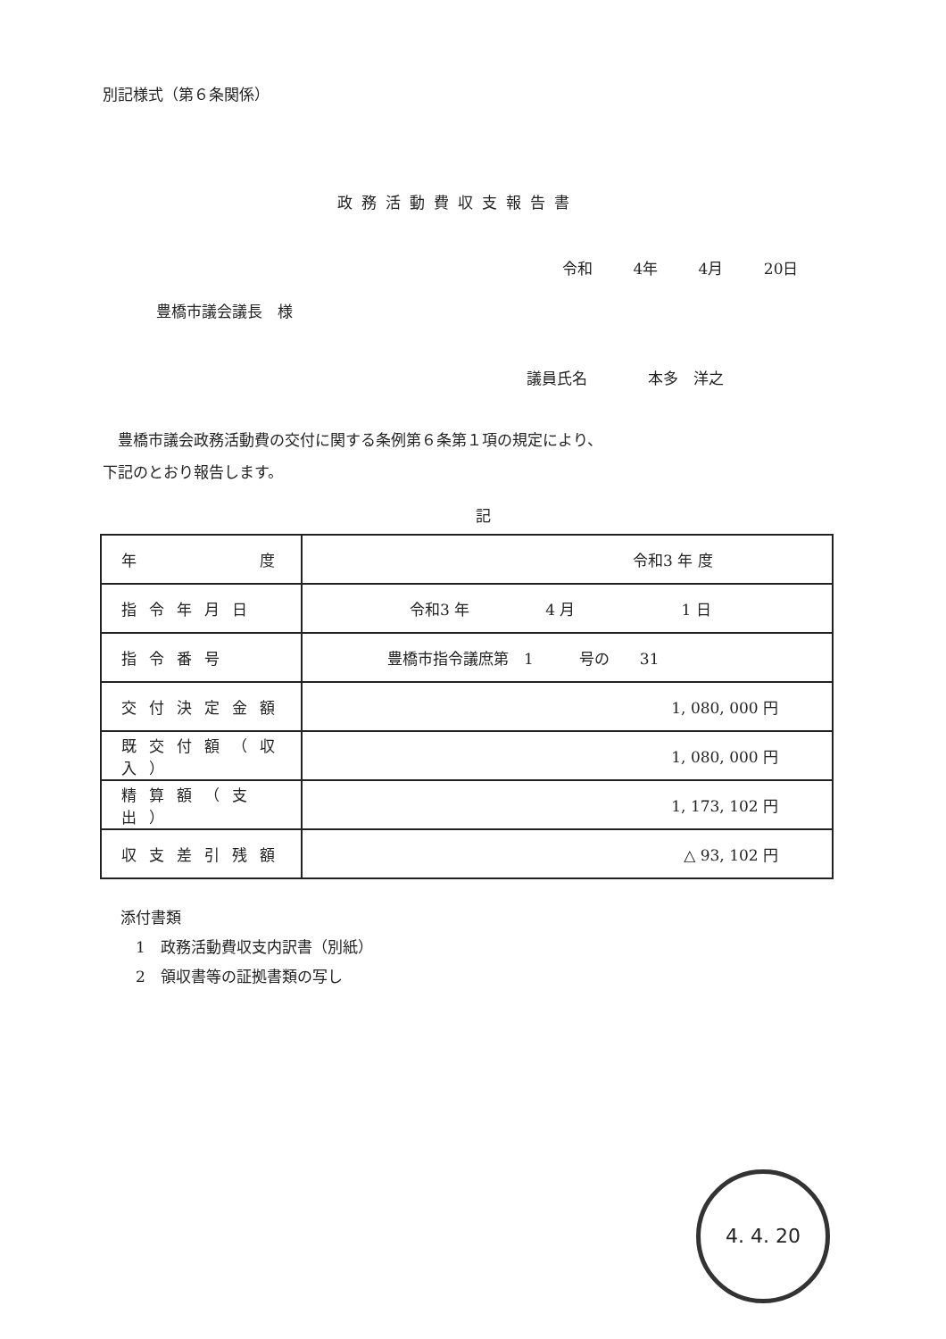別記様式（第６条関係）
政務活動費収支報告書
令和 4年 4月 20日
豊橋市議会議長　様
議員氏名　　　　本多　洋之
　豊橋市議会政務活動費の交付に関する条例第６条第１項の規定により、
下記のとおり報告します。
記
| 年 度 | 令和3 年 度 |
| 指令年月日 | 令和3 年 4 月 1 日 |
| 指令番号 | 豊橋市指令議庶第 1 号の 31 |
| 交付決定金額 | 1, 080, 000 円 |
| 既交付額（収入） | 1, 080, 000 円 |
| 精算額（支出） | 1, 173, 102 円 |
| 収支差引残額 | △ 93, 102 円 |
添付書類
　1　政務活動費収支内訳書（別紙）
　2　領収書等の証拠書類の写し
4. 4. 20